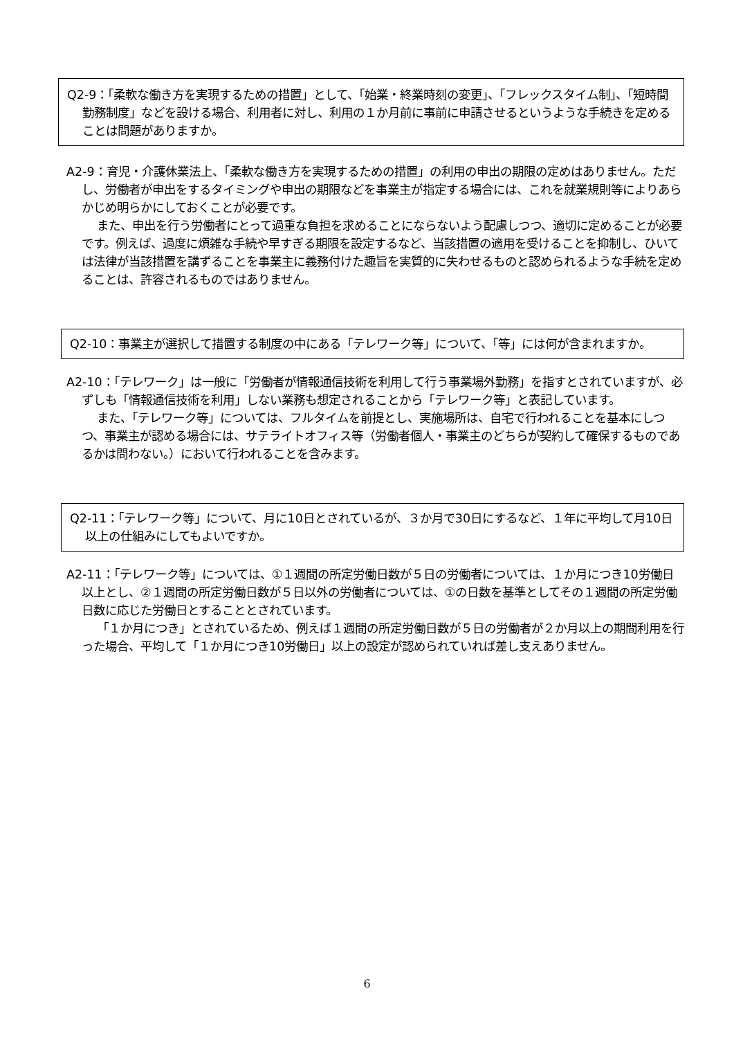Q2-9：「柔軟な働き方を実現するための措置」として、「始業・終業時刻の変更」、「フレックスタイム制」、「短時間勤務制度」などを設ける場合、利用者に対し、利用の１か月前に事前に申請させるというような手続きを定めることは問題がありますか。
A2-9：育児・介護休業法上、「柔軟な働き方を実現するための措置」の利用の申出の期限の定めはありません。ただし、労働者が申出をするタイミングや申出の期限などを事業主が指定する場合には、これを就業規則等によりあらかじめ明らかにしておくことが必要です。
また、申出を行う労働者にとって過重な負担を求めることにならないよう配慮しつつ、適切に定めることが必要です。例えば、過度に煩雑な手続や早すぎる期限を設定するなど、当該措置の適用を受けることを抑制し、ひいては法律が当該措置を講ずることを事業主に義務付けた趣旨を実質的に失わせるものと認められるような手続を定めることは、許容されるものではありません。
Q2-10：事業主が選択して措置する制度の中にある「テレワーク等」について、「等」には何が含まれますか。
A2-10：「テレワーク」は一般に「労働者が情報通信技術を利用して行う事業場外勤務」を指すとされていますが、必ずしも「情報通信技術を利用」しない業務も想定されることから「テレワーク等」と表記しています。
また、「テレワーク等」については、フルタイムを前提とし、実施場所は、自宅で行われることを基本にしつつ、事業主が認める場合には、サテライトオフィス等（労働者個人・事業主のどちらが契約して確保するものであるかは問わない。）において行われることを含みます。
Q2-11：「テレワーク等」について、月に10日とされているが、３か月で30日にするなど、１年に平均して月10日以上の仕組みにしてもよいですか。
A2-11：「テレワーク等」については、①１週間の所定労働日数が５日の労働者については、１か月につき10労働日以上とし、②１週間の所定労働日数が５日以外の労働者については、①の日数を基準としてその１週間の所定労働日数に応じた労働日とすることとされています。
「１か月につき」とされているため、例えば１週間の所定労働日数が５日の労働者が２か月以上の期間利用を行った場合、平均して「１か月につき10労働日」以上の設定が認められていれば差し支えありません。
6